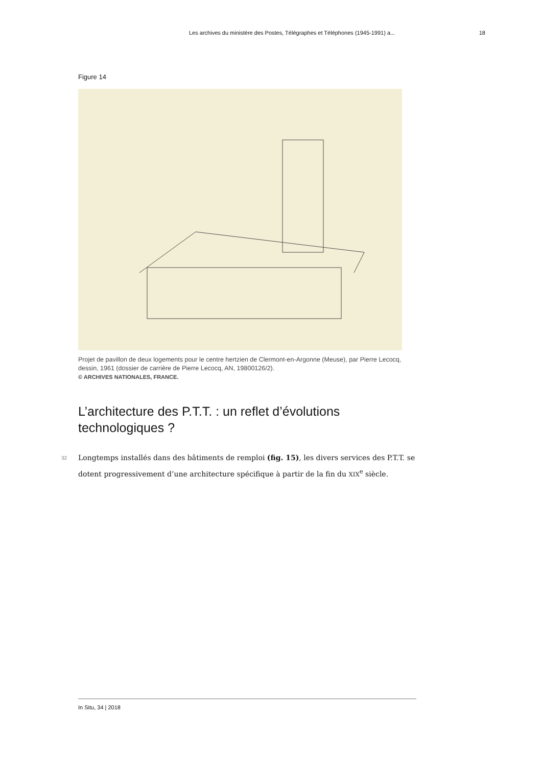Les archives du ministère des Postes, Télégraphes et Téléphones (1945-1991) a... 18
Figure 14
Projet de pavillon de deux logements pour le centre hertzien de Clermont-en-Argonne (Meuse), par Pierre Lecocq, dessin, 1961 (dossier de carrière de Pierre Lecocq, AN, 19800126/2).
© ARCHIVES NATIONALES, FRANCE.
L’architecture des P.T.T. : un reflet d’évolutions technologiques ?
32 Longtemps installés dans des bâtiments de remploi (fig. 15), les divers services des P.T.T. se dotent progressivement d’une architecture spécifique à partir de la fin du XIX<sup>e</sup> siècle.
In Situ, 34 | 2018